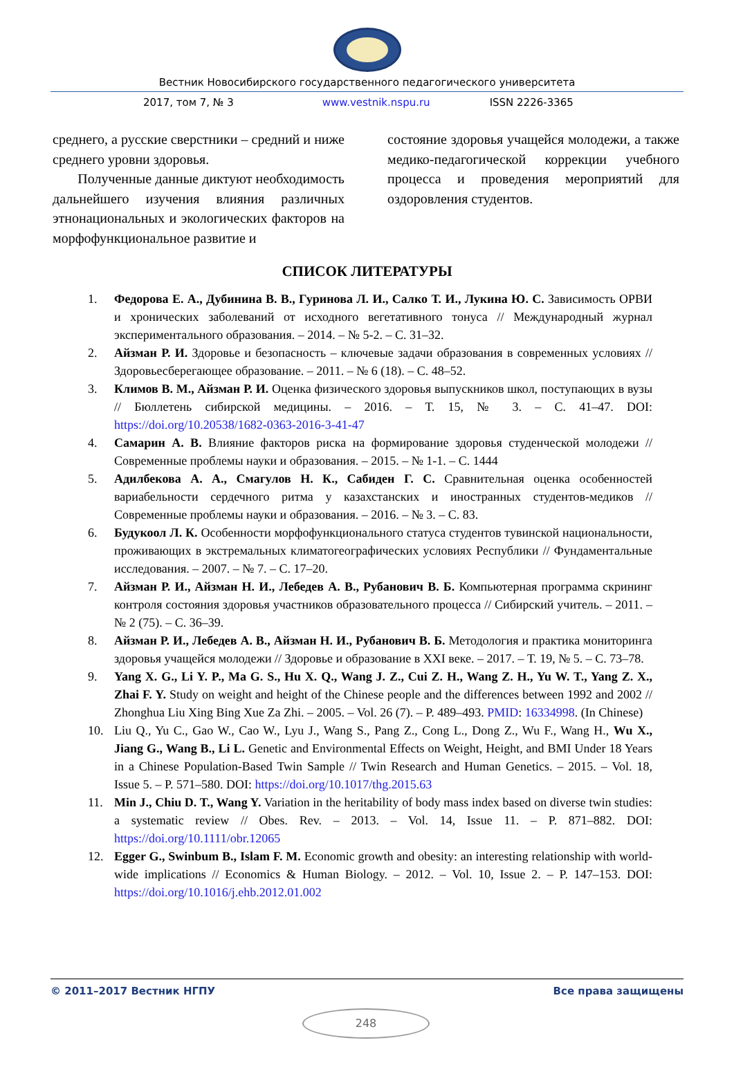Вестник Новосибирского государственного педагогического университета
2017, том 7, № 3 www.vestnik.nspu.ru ISSN 2226-3365
среднего, а русские сверстники – средний и ниже среднего уровни здоровья.
Полученные данные диктуют необходимость дальнейшего изучения влияния различных этнонациональных и экологических факторов на морфофункциональное развитие и
состояние здоровья учащейся молодежи, а также медико-педагогической коррекции учебного процесса и проведения мероприятий для оздоровления студентов.
СПИСОК ЛИТЕРАТУРЫ
1. Федорова Е. А., Дубинина В. В., Гуринова Л. И., Салко Т. И., Лукина Ю. С. Зависимость ОРВИ и хронических заболеваний от исходного вегетативного тонуса // Международный журнал экспериментального образования. – 2014. – № 5-2. – С. 31–32.
2. Айзман Р. И. Здоровье и безопасность – ключевые задачи образования в современных условиях // Здоровьесберегающее образование. – 2011. – № 6 (18). – С. 48–52.
3. Климов В. М., Айзман Р. И. Оценка физического здоровья выпускников школ, поступающих в вузы // Бюллетень сибирской медицины. – 2016. – Т. 15, № 3. – С. 41–47. DOI: https://doi.org/10.20538/1682-0363-2016-3-41-47
4. Самарин А. В. Влияние факторов риска на формирование здоровья студенческой молодежи // Современные проблемы науки и образования. – 2015. – № 1-1. – С. 1444
5. Адилбекова А. А., Смагулов Н. К., Сабиден Г. С. Сравнительная оценка особенностей вариабельности сердечного ритма у казахстанских и иностранных студентов-медиков // Современные проблемы науки и образования. – 2016. – № 3. – С. 83.
6. Будукоол Л. К. Особенности морфофункционального статуса студентов тувинской национальности, проживающих в экстремальных климатогеографических условиях Республики // Фундаментальные исследования. – 2007. – № 7. – С. 17–20.
7. Айзман Р. И., Айзман Н. И., Лебедев А. В., Рубанович В. Б. Компьютерная программа скрининг контроля состояния здоровья участников образовательного процесса // Сибирский учитель. – 2011. – № 2 (75). – С. 36–39.
8. Айзман Р. И., Лебедев А. В., Айзман Н. И., Рубанович В. Б. Методология и практика мониторинга здоровья учащейся молодежи // Здоровье и образование в XXI веке. – 2017. – Т. 19, № 5. – С. 73–78.
9. Yang X. G., Li Y. P., Ma G. S., Hu X. Q., Wang J. Z., Cui Z. H., Wang Z. H., Yu W. T., Yang Z. X., Zhai F. Y. Study on weight and height of the Chinese people and the differences between 1992 and 2002 // Zhonghua Liu Xing Bing Xue Za Zhi. – 2005. – Vol. 26 (7). – P. 489–493. PMID: 16334998. (In Chinese)
10. Liu Q., Yu C., Gao W., Cao W., Lyu J., Wang S., Pang Z., Cong L., Dong Z., Wu F., Wang H., Wu X., Jiang G., Wang B., Li L. Genetic and Environmental Effects on Weight, Height, and BMI Under 18 Years in a Chinese Population-Based Twin Sample // Twin Research and Human Genetics. – 2015. – Vol. 18, Issue 5. – P. 571–580. DOI: https://doi.org/10.1017/thg.2015.63
11. Min J., Chiu D. T., Wang Y. Variation in the heritability of body mass index based on diverse twin studies: a systematic review // Obes. Rev. – 2013. – Vol. 14, Issue 11. – P. 871–882. DOI: https://doi.org/10.1111/obr.12065
12. Egger G., Swinbum B., Islam F. M. Economic growth and obesity: an interesting relationship with world-wide implications // Economics & Human Biology. – 2012. – Vol. 10, Issue 2. – P. 147–153. DOI: https://doi.org/10.1016/j.ehb.2012.01.002
© 2011–2017 Вестник НГПУ Все права защищены
248